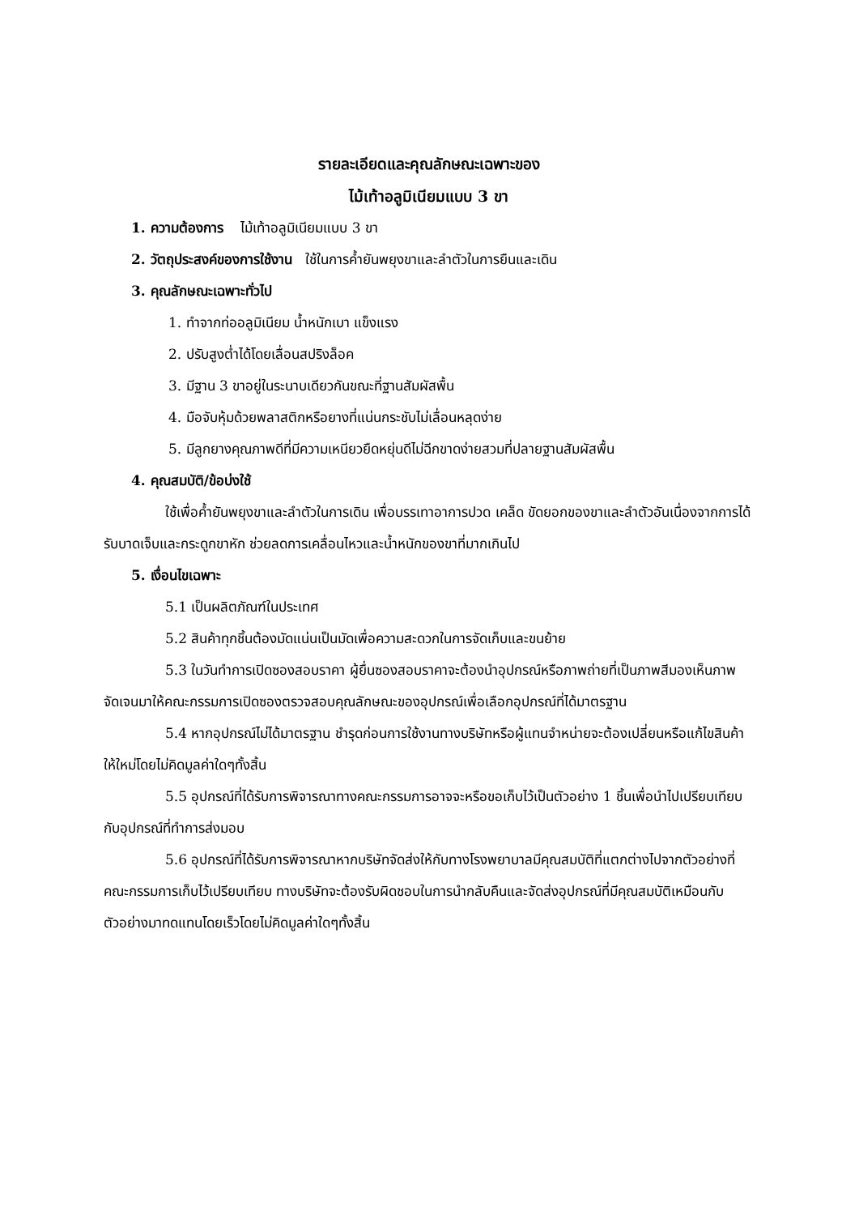รายละเอียดและคุณลักษณะเฉพาะของ
ไม้เท้าอลูมิเนียมแบบ 3 ขา
1. ความต้องการ ไม้เท้าอลูมิเนียมแบบ 3 ขา
2. วัตถุประสงค์ของการใช้งาน ใช้ในการค้ำยันพยุงขาและลำตัวในการยืนและเดิน
3. คุณลักษณะเฉพาะทั่วไป
1. ทำจากท่ออลูมิเนียม น้ำหนักเบา แข็งแรง
2. ปรับสูงต่ำได้โดยเลื่อนสปริงล็อค
3. มีฐาน 3 ขาอยู่ในระนาบเดียวกันขณะที่ฐานสัมผัสพื้น
4. มือจับหุ้มด้วยพลาสติกหรือยางที่แน่นกระชับไม่เลื่อนหลุดง่าย
5. มีลูกยางคุณภาพดีที่มีความเหนียวยืดหยุ่นดีไม่ฉีกขาดง่ายสวมที่ปลายฐานสัมผัสพื้น
4. คุณสมบัติ/ข้อบ่งใช้
ใช้เพื่อค้ำยันพยุงขาและลำตัวในการเดิน เพื่อบรรเทาอาการปวด เคล็ด ขัดยอกของขาและลำตัวอันเนื่องจากการได้รับบาดเจ็บและกระดูกขาหัก ช่วยลดการเคลื่อนไหวและน้ำหนักของขาที่มากเกินไป
5. เงื่อนไขเฉพาะ
5.1 เป็นผลิตภัณฑ์ในประเทศ
5.2 สินค้าทุกชิ้นต้องมัดแน่นเป็นมัดเพื่อความสะดวกในการจัดเก็บและขนย้าย
5.3 ในวันทำการเปิดซองสอบราคา ผู้ยื่นซองสอบราคาจะต้องนำอุปกรณ์หรือภาพถ่ายที่เป็นภาพสีมองเห็นภาพจัดเจนมาให้คณะกรรมการเปิดซองตรวจสอบคุณลักษณะของอุปกรณ์เพื่อเลือกอุปกรณ์ที่ได้มาตรฐาน
5.4 หากอุปกรณ์ไม่ได้มาตรฐาน ชำรุดก่อนการใช้งานทางบริษัทหรือผู้แทนจำหน่ายจะต้องเปลี่ยนหรือแก้ไขสินค้าให้ใหม่โดยไม่คิดมูลค่าใดๆทั้งสิ้น
5.5 อุปกรณ์ที่ได้รับการพิจารณาทางคณะกรรมการอาจจะหรือขอเก็บไว้เป็นตัวอย่าง 1 ชิ้นเพื่อนำไปเปรียบเทียบกับอุปกรณ์ที่ทำการส่งมอบ
5.6 อุปกรณ์ที่ได้รับการพิจารณาหากบริษัทจัดส่งให้กับทางโรงพยาบาลมีคุณสมบัติที่แตกต่างไปจากตัวอย่างที่คณะกรรมการเก็บไว้เปรียบเทียบ ทางบริษัทจะต้องรับผิดชอบในการนำกลับคืนและจัดส่งอุปกรณ์ที่มีคุณสมบัติเหมือนกับตัวอย่างมาทดแทนโดยเร็วโดยไม่คิดมูลค่าใดๆทั้งสิ้น